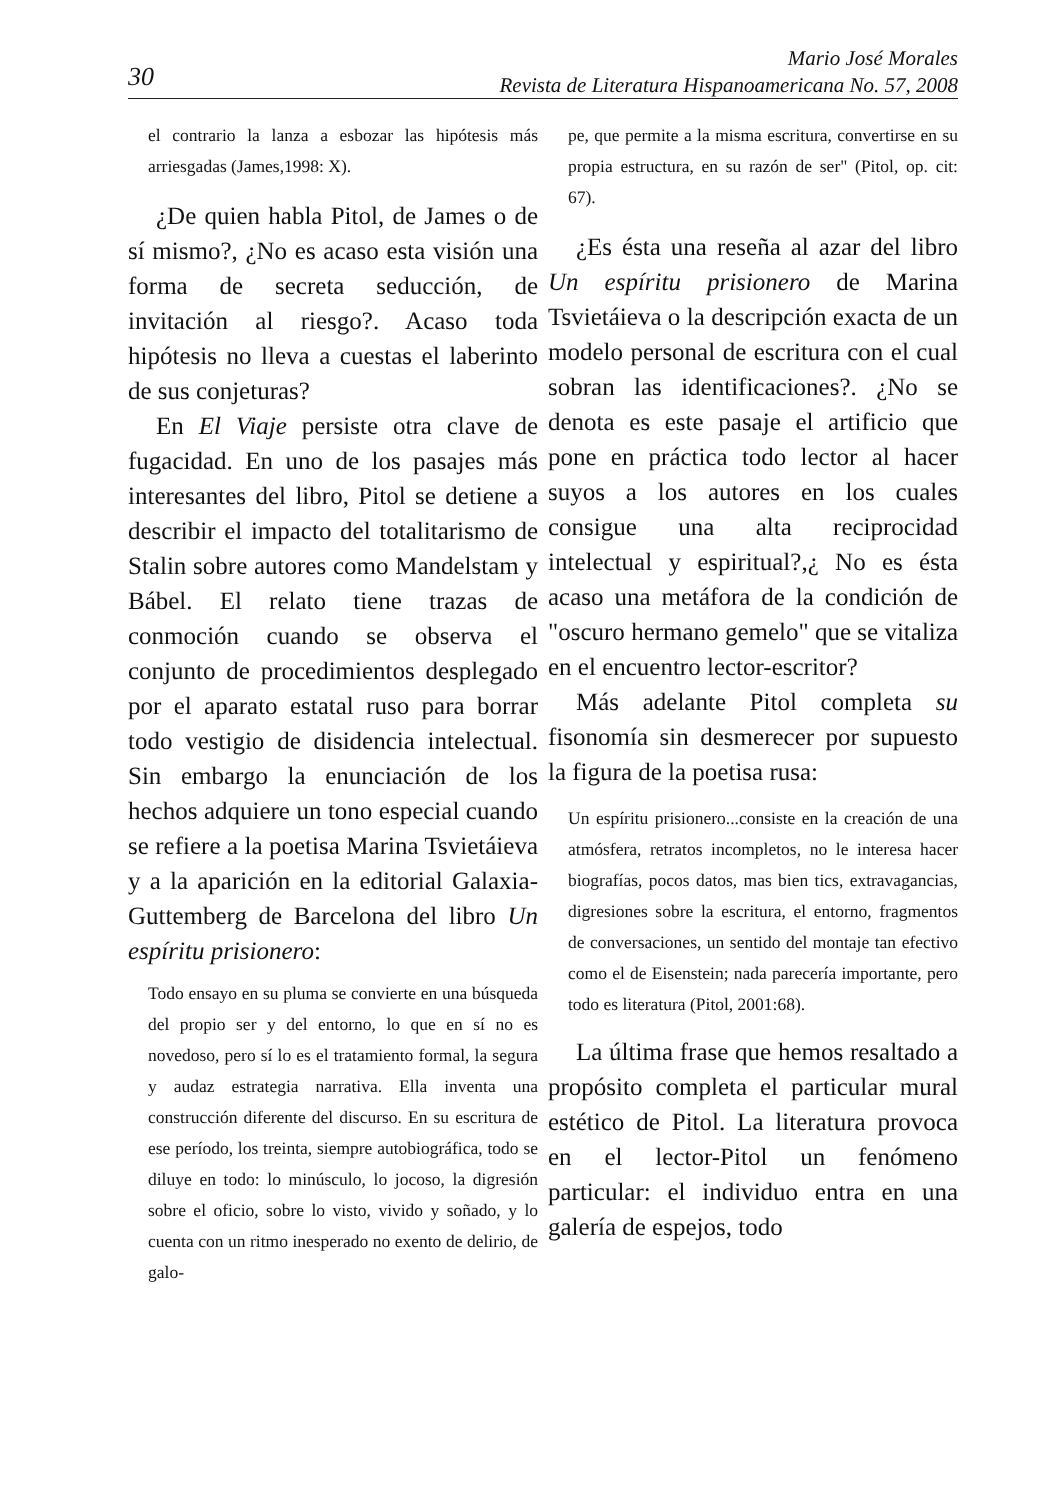30
Mario José Morales
Revista de Literatura Hispanoamericana No. 57, 2008
el contrario la lanza a esbozar las hipótesis más arriesgadas (James,1998: X).
¿De quien habla Pitol, de James o de sí mismo?, ¿No es acaso esta visión una forma de secreta seducción, de invitación al riesgo?. Acaso toda hipótesis no lleva a cuestas el laberinto de sus conjeturas?
En El Viaje persiste otra clave de fugacidad. En uno de los pasajes más interesantes del libro, Pitol se detiene a describir el impacto del totalitarismo de Stalin sobre autores como Mandelstam y Bábel. El relato tiene trazas de conmoción cuando se observa el conjunto de procedimientos desplegado por el aparato estatal ruso para borrar todo vestigio de disidencia intelectual. Sin embargo la enunciación de los hechos adquiere un tono especial cuando se refiere a la poetisa Marina Tsvietáieva y a la aparición en la editorial Galaxia-Guttemberg de Barcelona del libro Un espíritu prisionero:
Todo ensayo en su pluma se convierte en una búsqueda del propio ser y del entorno, lo que en sí no es novedoso, pero sí lo es el tratamiento formal, la segura y audaz estrategia narrativa. Ella inventa una construcción diferente del discurso. En su escritura de ese período, los treinta, siempre autobiográfica, todo se diluye en todo: lo minúsculo, lo jocoso, la digresión sobre el oficio, sobre lo visto, vivido y soñado, y lo cuenta con un ritmo inesperado no exento de delirio, de galo-
pe, que permite a la misma escritura, convertirse en su propia estructura, en su razón de ser" (Pitol, op. cit: 67).
¿Es ésta una reseña al azar del libro Un espíritu prisionero de Marina Tsvietáieva o la descripción exacta de un modelo personal de escritura con el cual sobran las identificaciones?. ¿No se denota es este pasaje el artificio que pone en práctica todo lector al hacer suyos a los autores en los cuales consigue una alta reciprocidad intelectual y espiritual?,¿ No es ésta acaso una metáfora de la condición de "oscuro hermano gemelo" que se vitaliza en el encuentro lector-escritor?
Más adelante Pitol completa su fisonomía sin desmerecer por supuesto la figura de la poetisa rusa:
Un espíritu prisionero...consiste en la creación de una atmósfera, retratos incompletos, no le interesa hacer biografías, pocos datos, mas bien tics, extravagancias, digresiones sobre la escritura, el entorno, fragmentos de conversaciones, un sentido del montaje tan efectivo como el de Eisenstein; nada parecería importante, pero todo es literatura (Pitol, 2001:68).
La última frase que hemos resaltado a propósito completa el particular mural estético de Pitol. La literatura provoca en el lector-Pitol un fenómeno particular: el individuo entra en una galería de espejos, todo